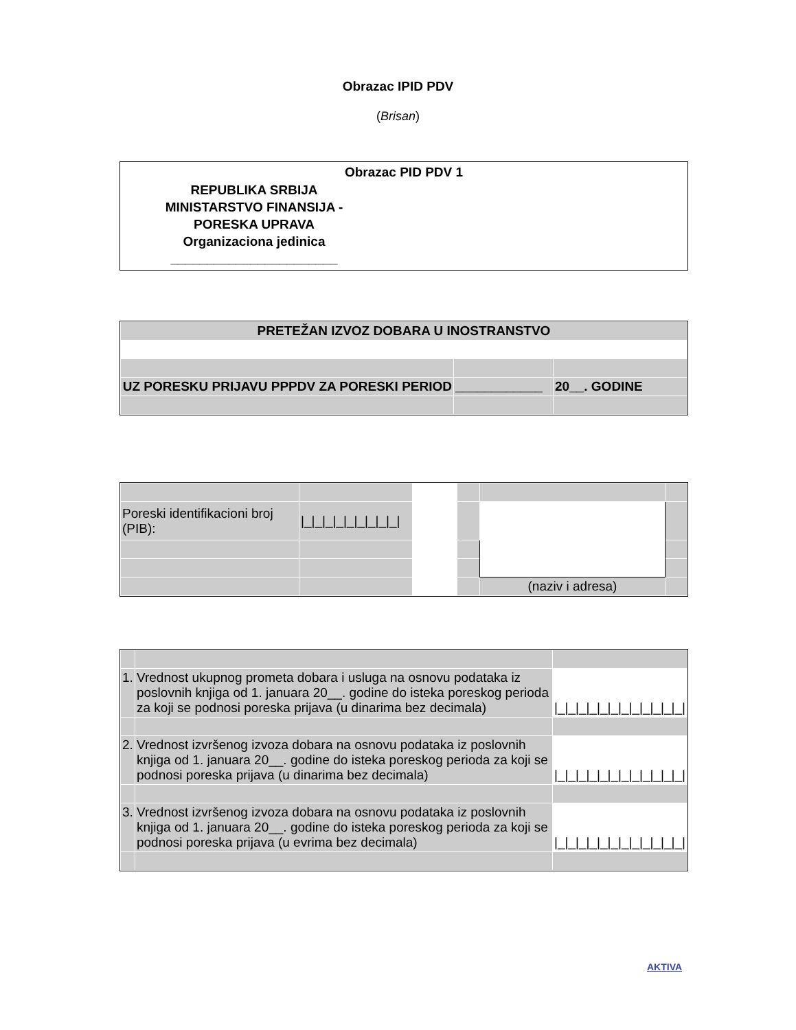Obrazac IPID PDV
(Brisan)
Obrazac PID PDV 1
REPUBLIKA SRBIJA
MINISTARSTVO FINANSIJA -
PORESKA UPRAVA
Organizaciona jedinica
_______________________
| PRETEŽAN IZVOZ DOBARA U INOSTRANSTVO | | |
| UZ PORESKU PRIJAVU PPPDV ZA PORESKI PERIOD | ____________ | 20__. GODINE |
| Poreski identifikacioni broj (PIB): | /_/_/_/_/_/_/_/_/_/ | | | | |
| | | | | (naziv i adresa) | |
| 1. | Vrednost ukupnog prometa dobara i usluga na osnovu podataka iz poslovnih knjiga od 1. januara 20__. godine do isteka poreskog perioda za koji se podnosi poreska prijava (u dinarima bez decimala) | /_/_/_/_/_/_/_/_/_/_/_/_/ |
| 2. | Vrednost izvršenog izvoza dobara na osnovu podataka iz poslovnih knjiga od 1. januara 20__. godine do isteka poreskog perioda za koji se podnosi poreska prijava (u dinarima bez decimala) | /_/_/_/_/_/_/_/_/_/_/_/_/ |
| 3. | Vrednost izvršenog izvoza dobara na osnovu podataka iz poslovnih knjiga od 1. januara 20__. godine do isteka poreskog perioda za koji se podnosi poreska prijava (u evrima bez decimala) | /_/_/_/_/_/_/_/_/_/_/_/_/ |
AKTIVA